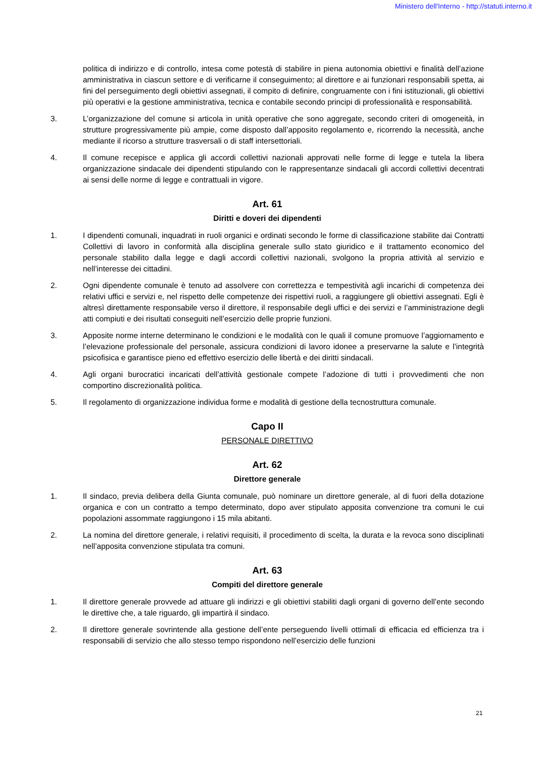Ministero dell'Interno - http://statuti.interno.it
politica di indirizzo e di controllo, intesa come potestà di stabilire in piena autonomia obiettivi e finalità dell’azione amministrativa in ciascun settore e di verificarne il conseguimento; al direttore e ai funzionari responsabili spetta, ai fini del perseguimento degli obiettivi assegnati, il compito di definire, congruamente con i fini istituzionali, gli obiettivi più operativi e la gestione amministrativa, tecnica e contabile secondo principi di professionalità e responsabilità.
3. L’organizzazione del comune si articola in unità operative che sono aggregate, secondo criteri di omogeneità, in strutture progressivamente più ampie, come disposto dall’apposito regolamento e, ricorrendo la necessità, anche mediante il ricorso a strutture trasversali o di staff intersettoriali.
4. Il comune recepisce e applica gli accordi collettivi nazionali approvati nelle forme di legge e tutela la libera organizzazione sindacale dei dipendenti stipulando con le rappresentanze sindacali gli accordi collettivi decentrati ai sensi delle norme di legge e contrattuali in vigore.
Art. 61
Diritti e doveri dei dipendenti
1. I dipendenti comunali, inquadrati in ruoli organici e ordinati secondo le forme di classificazione stabilite dai Contratti Collettivi di lavoro in conformità alla disciplina generale sullo stato giuridico e il trattamento economico del personale stabilito dalla legge e dagli accordi collettivi nazionali, svolgono la propria attività al servizio e nell’interesse dei cittadini.
2. Ogni dipendente comunale è tenuto ad assolvere con correttezza e tempestività agli incarichi di competenza dei relativi uffici e servizi e, nel rispetto delle competenze dei rispettivi ruoli, a raggiungere gli obiettivi assegnati. Egli è altresì direttamente responsabile verso il direttore, il responsabile degli uffici e dei servizi e l’amministrazione degli atti compiuti e dei risultati conseguiti nell’esercizio delle proprie funzioni.
3. Apposite norme interne determinano le condizioni e le modalità con le quali il comune promuove l’aggiornamento e l’elevazione professionale del personale, assicura condizioni di lavoro idonee a preservarne la salute e l’integrità psicofisica e garantisce pieno ed effettivo esercizio delle libertà e dei diritti sindacali.
4. Agli organi burocratici incaricati dell’attività gestionale compete l’adozione di tutti i provvedimenti che non comportino discrezionalità politica.
5. Il regolamento di organizzazione individua forme e modalità di gestione della tecnostruttura comunale.
Capo II
PERSONALE DIRETTIVO
Art. 62
Direttore generale
1. Il sindaco, previa delibera della Giunta comunale, può nominare un direttore generale, al di fuori della dotazione organica e con un contratto a tempo determinato, dopo aver stipulato apposita convenzione tra comuni le cui popolazioni assommate raggiungono i 15 mila abitanti.
2. La nomina del direttore generale, i relativi requisiti, il procedimento di scelta, la durata e la revoca sono disciplinati nell’apposita convenzione stipulata tra comuni.
Art. 63
Compiti del direttore generale
1. Il direttore generale provvede ad attuare gli indirizzi e gli obiettivi stabiliti dagli organi di governo dell’ente secondo le direttive che, a tale riguardo, gli impartirà il sindaco.
2. Il direttore generale sovrintende alla gestione dell’ente perseguendo livelli ottimali di efficacia ed efficienza tra i responsabili di servizio che allo stesso tempo rispondono nell’esercizio delle funzioni
21